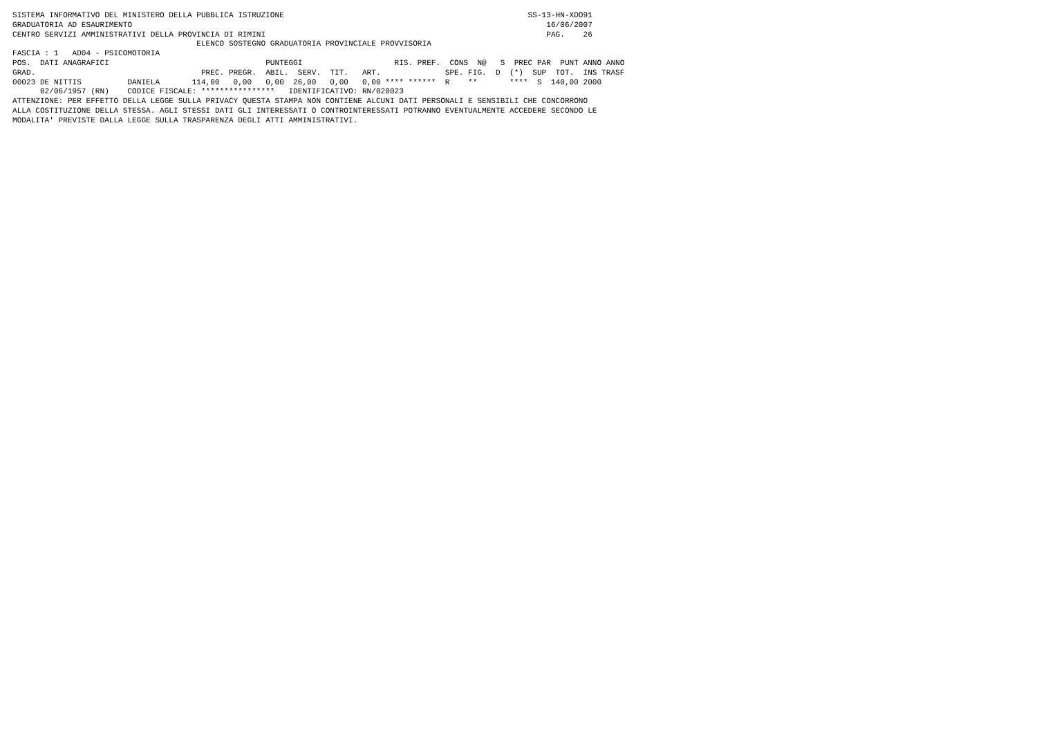SISTEMA INFORMATIVO DEL MINISTERO DELLA PUBBLICA ISTRUZIONE                                                     SS-13-HN-XDO91
GRADUATORIA AD ESAURIMENTO                                                                                          16/06/2007
CENTRO SERVIZI AMMINISTRATIVI DELLA PROVINCIA DI RIMINI                                                             PAG.    26
                                        ELENCO SOSTEGNO GRADUATORIA PROVINCIALE PROVVISORIA
FASCIA : 1   AD04 - PSICOMOTORIA
POS.  DATI ANAGRAFICI                                  PUNTEGGI                    RIS. PREF.  CONS  N@   S  PREC PAR  PUNT ANNO ANNO
GRAD.                                    PREC. PREGR.  ABIL.  SERV.  TIT.   ART.              SPE. FIG.  D  (*)  SUP  TOT.  INS TRASF
00023 DE NITTIS          DANIELA       114,00   0,00   0,00  26,00   0,00   0,00 **** ******  R    **       ****  S  140,00 2000
      02/06/1957 (RN)    CODICE FISCALE: ****************   IDENTIFICATIVO: RN/020023
ATTENZIONE: PER EFFETTO DELLA LEGGE SULLA PRIVACY QUESTA STAMPA NON CONTIENE ALCUNI DATI PERSONALI E SENSIBILI CHE CONCORRONO
ALLA COSTITUZIONE DELLA STESSA. AGLI STESSI DATI GLI INTERESSATI O CONTROINTERESSATI POTRANNO EVENTUALMENTE ACCEDERE SECONDO LE
MODALITA' PREVISTE DALLA LEGGE SULLA TRASPARENZA DEGLI ATTI AMMINISTRATIVI.